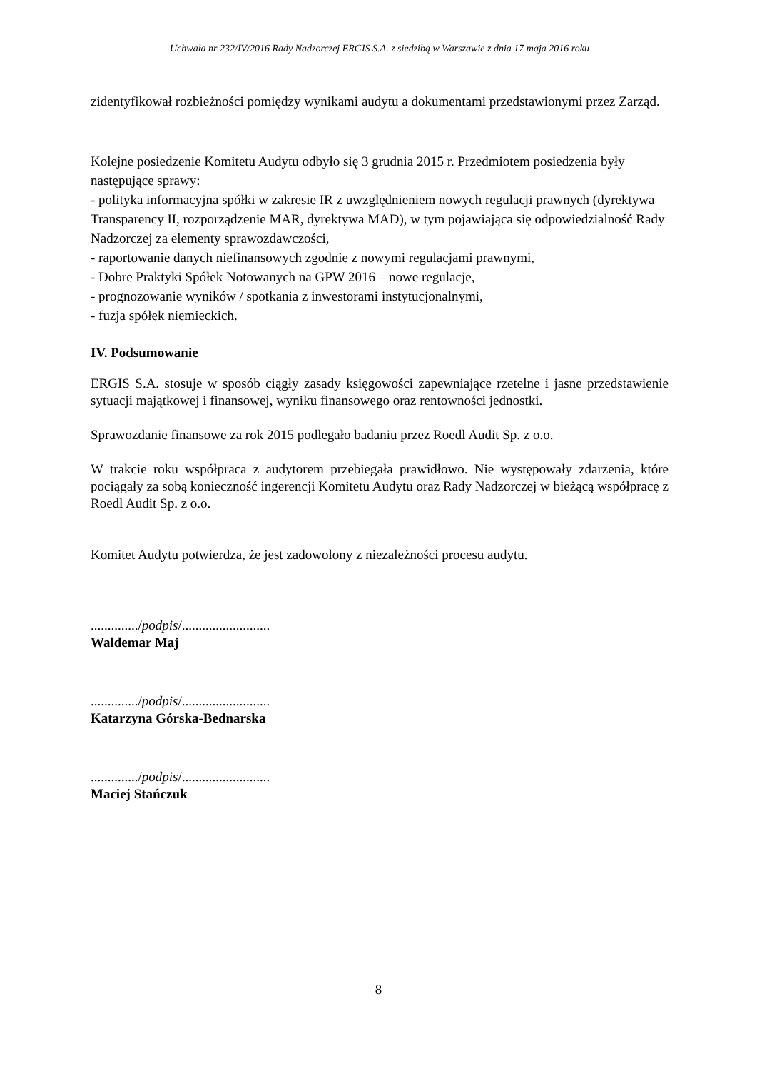Uchwała nr 232/IV/2016 Rady Nadzorczej ERGIS S.A. z siedzibą w Warszawie z dnia 17 maja 2016 roku
zidentyfikował rozbieżności pomiędzy wynikami audytu a dokumentami przedstawionymi przez Zarząd.
Kolejne posiedzenie Komitetu Audytu odbyło się 3 grudnia 2015 r. Przedmiotem posiedzenia były następujące sprawy:
- polityka informacyjna spółki w zakresie IR z uwzględnieniem nowych regulacji prawnych (dyrektywa Transparency II, rozporządzenie MAR, dyrektywa MAD), w tym pojawiająca się odpowiedzialność Rady Nadzorczej za elementy sprawozdawczości,
- raportowanie danych niefinansowych zgodnie z nowymi regulacjami prawnymi,
- Dobre Praktyki Spółek Notowanych na GPW 2016 – nowe regulacje,
- prognozowanie wyników / spotkania z inwestorami instytucjonalnymi,
- fuzja spółek niemieckich.
IV. Podsumowanie
ERGIS S.A. stosuje w sposób ciągły zasady księgowości zapewniające rzetelne i jasne przedstawienie sytuacji majątkowej i finansowej, wyniku finansowego oraz rentowności jednostki.
Sprawozdanie finansowe za rok 2015 podlegało badaniu przez Roedl Audit Sp. z o.o.
W trakcie roku współpraca z audytorem przebiegała prawidłowo. Nie występowały zdarzenia, które pociągały za sobą konieczność ingerencji Komitetu Audytu oraz Rady Nadzorczej w bieżącą współpracę z Roedl Audit Sp. z o.o.
Komitet Audytu potwierdza, że jest zadowolony z niezależności procesu audytu.
............../podpis/..........................
Waldemar Maj
............../podpis/..........................
Katarzyna Górska-Bednarska
............../podpis/..........................
Maciej Stańczuk
8